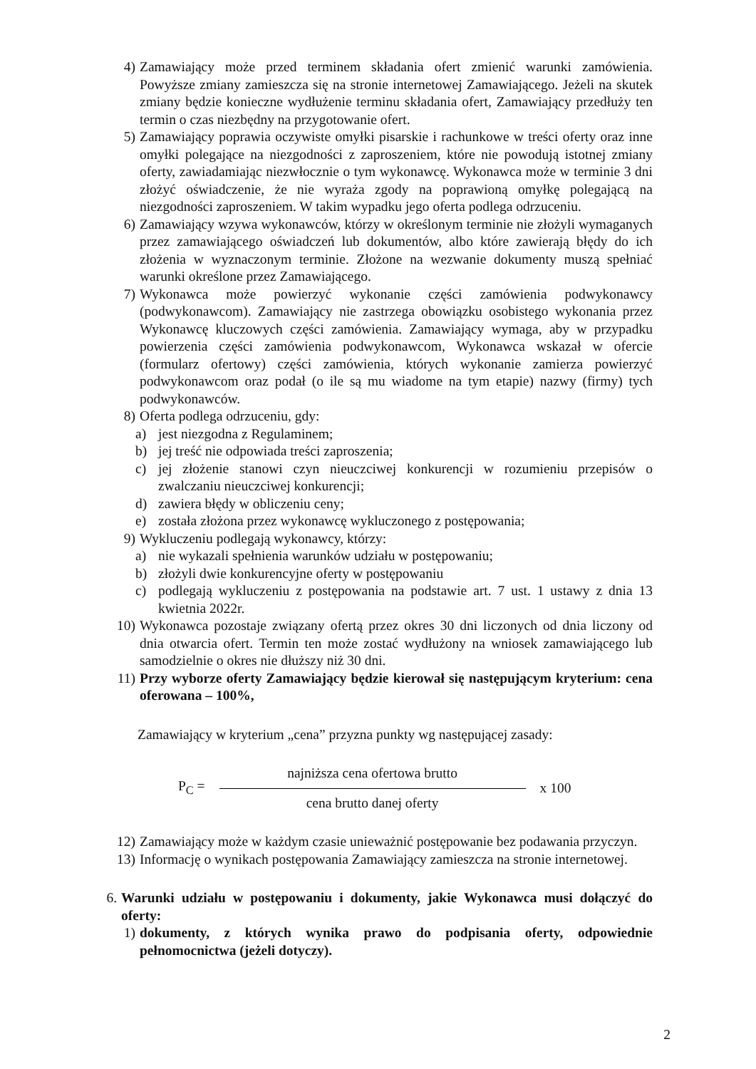4) Zamawiający może przed terminem składania ofert zmienić warunki zamówienia. Powyższe zmiany zamieszcza się na stronie internetowej Zamawiającego. Jeżeli na skutek zmiany będzie konieczne wydłużenie terminu składania ofert, Zamawiający przedłuży ten termin o czas niezbędny na przygotowanie ofert.
5) Zamawiający poprawia oczywiste omyłki pisarskie i rachunkowe w treści oferty oraz inne omyłki polegające na niezgodności z zaproszeniem, które nie powodują istotnej zmiany oferty, zawiadamiając niezwłocznie o tym wykonawcę. Wykonawca może w terminie 3 dni złożyć oświadczenie, że nie wyraża zgody na poprawioną omyłkę polegającą na niezgodności zaproszeniem. W takim wypadku jego oferta podlega odrzuceniu.
6) Zamawiający wzywa wykonawców, którzy w określonym terminie nie złożyli wymaganych przez zamawiającego oświadczeń lub dokumentów, albo które zawierają błędy do ich złożenia w wyznaczonym terminie. Złożone na wezwanie dokumenty muszą spełniać warunki określone przez Zamawiającego.
7) Wykonawca może powierzyć wykonanie części zamówienia podwykonawcy (podwykonawcom). Zamawiający nie zastrzega obowiązku osobistego wykonania przez Wykonawcę kluczowych części zamówienia. Zamawiający wymaga, aby w przypadku powierzenia części zamówienia podwykonawcom, Wykonawca wskazał w ofercie (formularz ofertowy) części zamówienia, których wykonanie zamierza powierzyć podwykonawcom oraz podał (o ile są mu wiadome na tym etapie) nazwy (firmy) tych podwykonawców.
8) Oferta podlega odrzuceniu, gdy:
a) jest niezgodna z Regulaminem;
b) jej treść nie odpowiada treści zaproszenia;
c) jej złożenie stanowi czyn nieuczciwej konkurencji w rozumieniu przepisów o zwalczaniu nieuczciwej konkurencji;
d) zawiera błędy w obliczeniu ceny;
e) została złożona przez wykonawcę wykluczonego z postępowania;
9) Wykluczeniu podlegają wykonawcy, którzy:
a) nie wykazali spełnienia warunków udziału w postępowaniu;
b) złożyli dwie konkurencyjne oferty w postępowaniu
c) podlegają wykluczeniu z postępowania na podstawie art. 7 ust. 1 ustawy z dnia 13 kwietnia 2022r.
10) Wykonawca pozostaje związany ofertą przez okres 30 dni liczonych od dnia liczony od dnia otwarcia ofert. Termin ten może zostać wydłużony na wniosek zamawiającego lub samodzielnie o okres nie dłuższy niż 30 dni.
11) Przy wyborze oferty Zamawiający będzie kierował się następującym kryterium: cena oferowana – 100%,
Zamawiający w kryterium „cena” przyzna punkty wg następującej zasady:
P<sub>C</sub> =
najniższa cena ofertowa brutto
cena brutto danej oferty
x 100
12) Zamawiający może w każdym czasie unieważnić postępowanie bez podawania przyczyn.
13) Informację o wynikach postępowania Zamawiający zamieszcza na stronie internetowej.
6. Warunki udziału w postępowaniu i dokumenty, jakie Wykonawca musi dołączyć do oferty:
1) dokumenty, z których wynika prawo do podpisania oferty, odpowiednie pełnomocnictwa (jeżeli dotyczy).
2